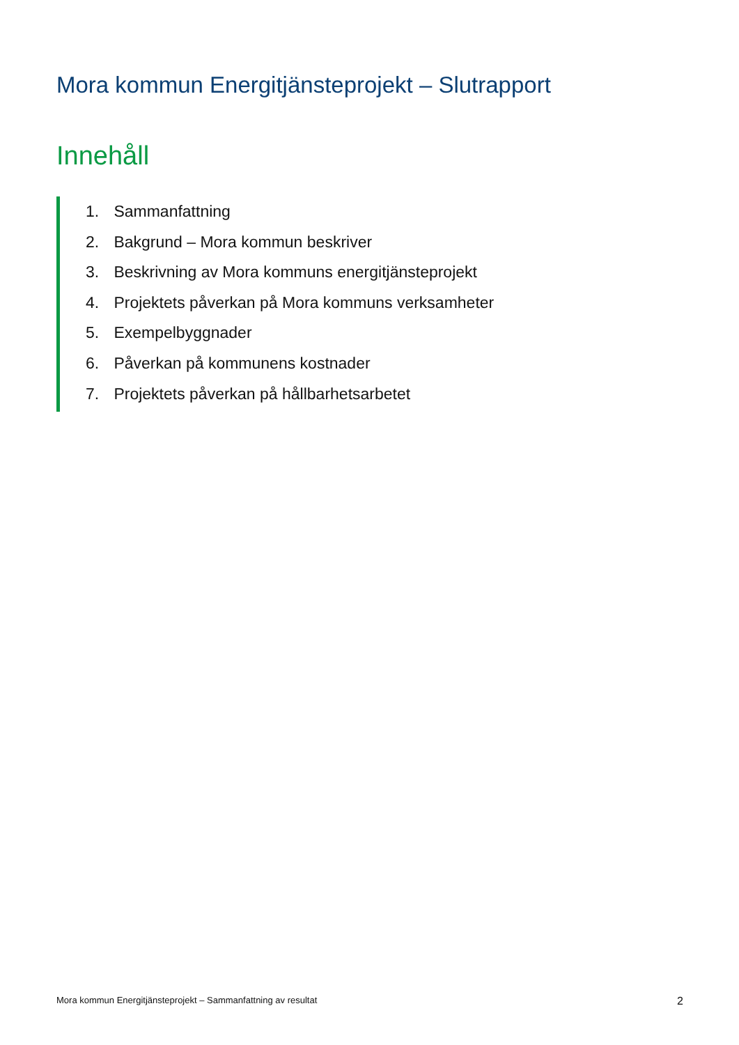Mora kommun Energitjänsteprojekt – Slutrapport
Innehåll
1. Sammanfattning
2. Bakgrund – Mora kommun beskriver
3. Beskrivning av Mora kommuns energitjänsteprojekt
4. Projektets påverkan på Mora kommuns verksamheter
5. Exempelbyggnader
6. Påverkan på kommunens kostnader
7. Projektets påverkan på hållbarhetsarbetet
Mora kommun Energitjänsteprojekt – Sammanfattning av resultat 2